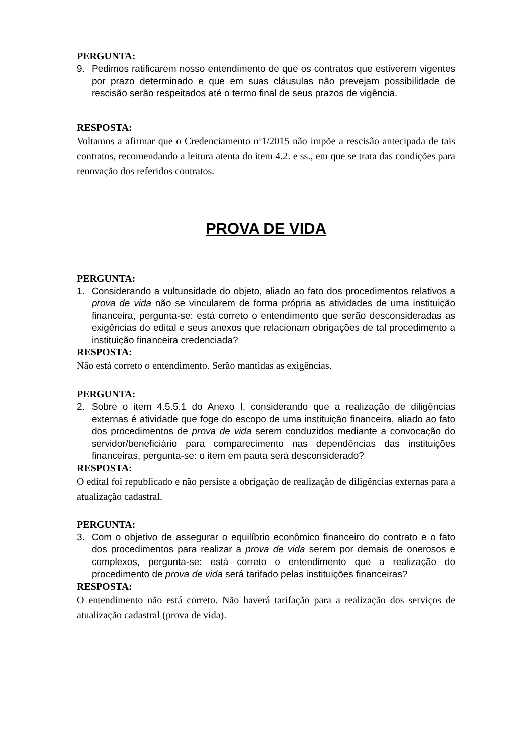PERGUNTA:
9. Pedimos ratificarem nosso entendimento de que os contratos que estiverem vigentes por prazo determinado e que em suas cláusulas não prevejam possibilidade de rescisão serão respeitados até o termo final de seus prazos de vigência.
RESPOSTA:
Voltamos a afirmar que o Credenciamento nº1/2015 não impõe a rescisão antecipada de tais contratos, recomendando a leitura atenta do item 4.2. e ss., em que se trata das condições para renovação dos referidos contratos.
PROVA DE VIDA
PERGUNTA:
1. Considerando a vultuosidade do objeto, aliado ao fato dos procedimentos relativos a prova de vida não se vincularem de forma própria as atividades de uma instituição financeira, pergunta-se: está correto o entendimento que serão desconsideradas as exigências do edital e seus anexos que relacionam obrigações de tal procedimento a instituição financeira credenciada?
RESPOSTA:
Não está correto o entendimento. Serão mantidas as exigências.
PERGUNTA:
2. Sobre o item 4.5.5.1 do Anexo I, considerando que a realização de diligências externas é atividade que foge do escopo de uma instituição financeira, aliado ao fato dos procedimentos de prova de vida serem conduzidos mediante a convocação do servidor/beneficiário para comparecimento nas dependências das instituições financeiras, pergunta-se: o item em pauta será desconsiderado?
RESPOSTA:
O edital foi republicado e não persiste a obrigação de realização de diligências externas para a atualização cadastral.
PERGUNTA:
3. Com o objetivo de assegurar o equilíbrio econômico financeiro do contrato e o fato dos procedimentos para realizar a prova de vida serem por demais de onerosos e complexos, pergunta-se: está correto o entendimento que a realização do procedimento de prova de vida será tarifado pelas instituições financeiras?
RESPOSTA:
O entendimento não está correto. Não haverá tarifação para a realização dos serviços de atualização cadastral (prova de vida).